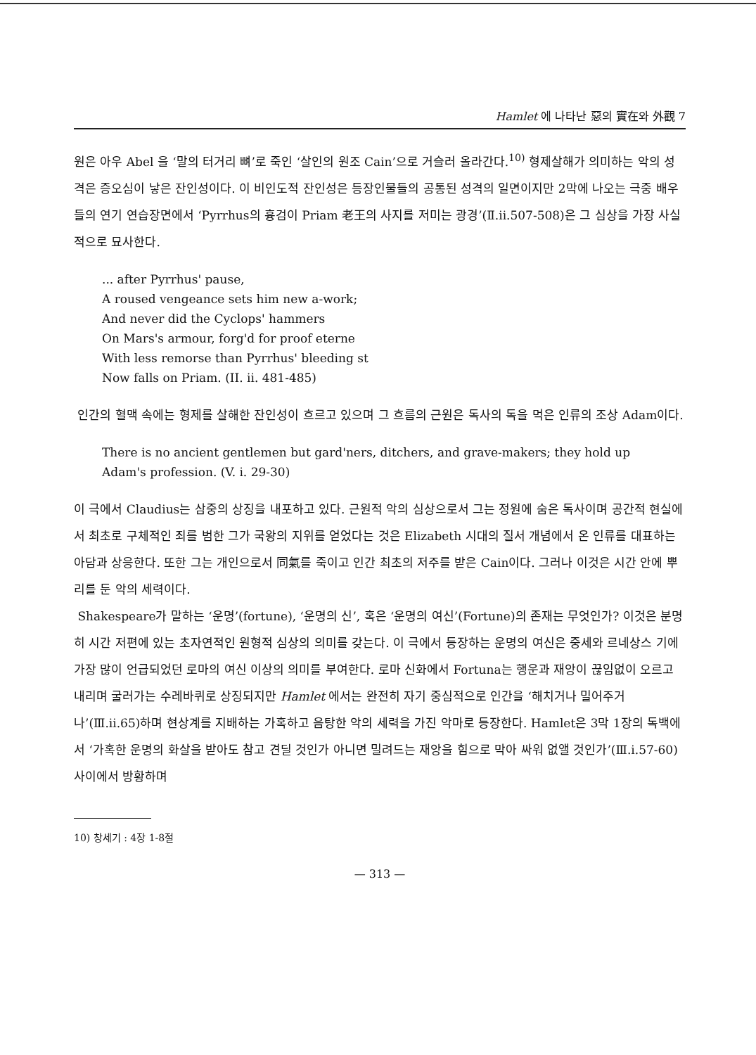Hamlet 에 나타난 惡의 實在와 外觀 7
원은 아우 Abel 을 ‘말의 터거리 뼈’로 죽인 ‘살인의 원조 Cain’으로 거슬러 올라간다.<sup>10)</sup> 형제살해가 의미하는 악의 성격은 증오심이 낳은 잔인성이다. 이 비인도적 잔인성은 등장인물들의 공통된 성격의 일면이지만 2막에 나오는 극중 배우들의 연기 연습장면에서 ‘Pyrrhus의 흉검이 Priam 老王의 사지를 저미는 광경’(Ⅱ.ii.507-508)은 그 심상을 가장 사실적으로 묘사한다.
... after Pyrrhus' pause,
A roused vengeance sets him new a-work;
And never did the Cyclops' hammers
On Mars's armour, forg'd for proof eterne
With less remorse than Pyrrhus' bleeding st
Now falls on Priam. (II. ii. 481-485)
인간의 혈맥 속에는 형제를 살해한 잔인성이 흐르고 있으며 그 흐름의 근원은 독사의 독을 먹은 인류의 조상 Adam이다.
There is no ancient gentlemen but gard'ners, ditchers, and grave-makers; they hold up
Adam's profession. (V. i. 29-30)
이 극에서 Claudius는 삼중의 상징을 내포하고 있다. 근원적 악의 심상으로서 그는 정원에 숨은 독사이며 공간적 현실에서 최초로 구체적인 죄를 범한 그가 국왕의 지위를 얻었다는 것은 Elizabeth 시대의 질서 개념에서 온 인류를 대표하는 아담과 상응한다. 또한 그는 개인으로서 同氣를 죽이고 인간 최초의 저주를 받은 Cain이다. 그러나 이것은 시간 안에 뿌리를 둔 악의 세력이다.
Shakespeare가 말하는 ‘운명’(fortune), ‘운명의 신’, 혹은 ‘운명의 여신’(Fortune)의 존재는 무엇인가? 이것은 분명히 시간 저편에 있는 초자연적인 원형적 심상의 의미를 갖는다. 이 극에서 등장하는 운명의 여신은 중세와 르네상스 기에 가장 많이 언급되었던 로마의 여신 이상의 의미를 부여한다. 로마 신화에서 Fortuna는 행운과 재앙이 끊임없이 오르고 내리며 굴러가는 수레바퀴로 상징되지만 Hamlet 에서는 완전히 자기 중심적으로 인간을 ‘해치거나 밀어주거나’(Ⅲ.ii.65)하며 현상계를 지배하는 가혹하고 음탕한 악의 세력을 가진 악마로 등장한다. Hamlet은 3막 1장의 독백에서 ‘가혹한 운명의 화살을 받아도 참고 견딜 것인가 아니면 밀려드는 재앙을 힘으로 막아 싸워 없앨 것인가’(Ⅲ.i.57-60) 사이에서 방황하며
10) 창세기 : 4장 1-8절
— 313 —